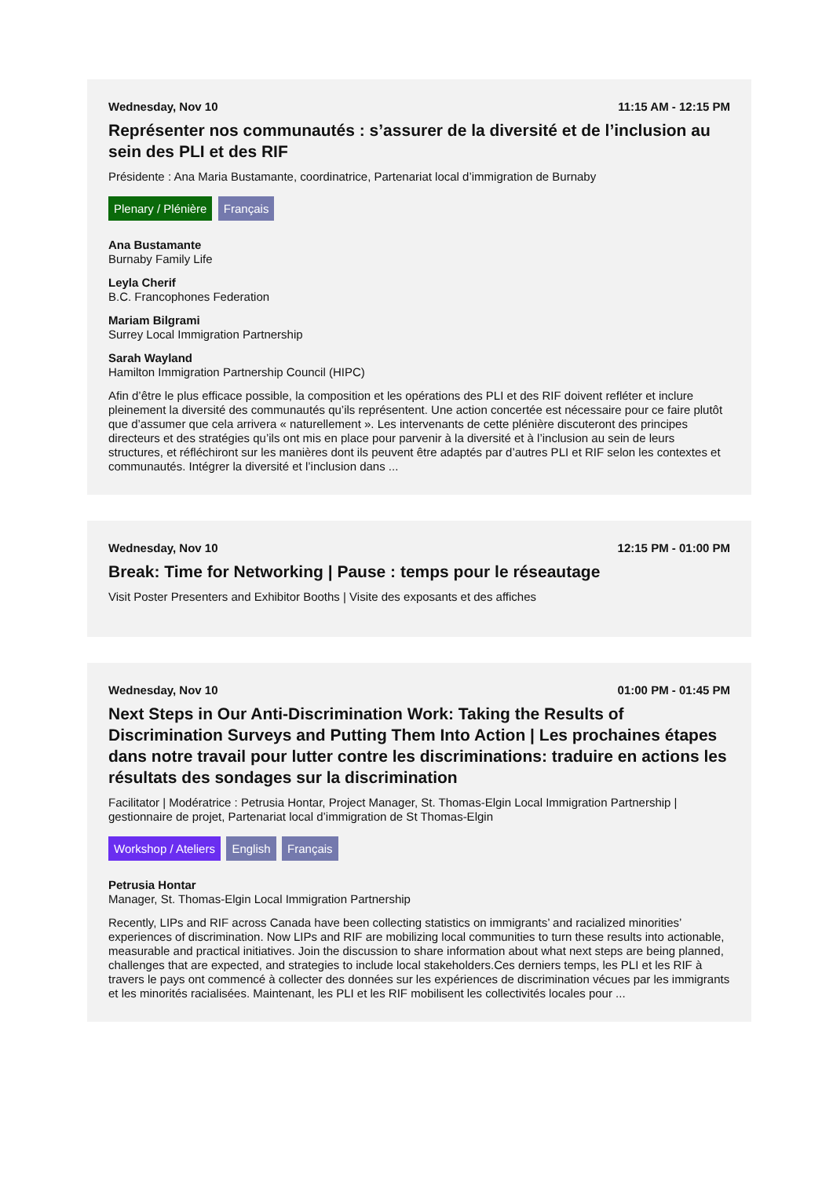Wednesday, Nov 10 11:15 AM - 12:15 PM
Représenter nos communautés : s’assurer de la diversité et de l’inclusion au sein des PLI et des RIF
Présidente : Ana Maria Bustamante, coordinatrice, Partenariat local d’immigration de Burnaby
Plenary / Plénière Français
Ana Bustamante
Burnaby Family Life
Leyla Cherif
B.C. Francophones Federation
Mariam Bilgrami
Surrey Local Immigration Partnership
Sarah Wayland
Hamilton Immigration Partnership Council (HIPC)
Afin d’être le plus efficace possible, la composition et les opérations des PLI et des RIF doivent refléter et inclure pleinement la diversité des communautés qu’ils représentent. Une action concertée est nécessaire pour ce faire plutôt que d’assumer que cela arrivera « naturellement ». Les intervenants de cette plénière discuteront des principes directeurs et des stratégies qu’ils ont mis en place pour parvenir à la diversité et à l’inclusion au sein de leurs structures, et réfléchiront sur les manières dont ils peuvent être adaptés par d’autres PLI et RIF selon les contextes et communautés. Intégrer la diversité et l’inclusion dans ...
Wednesday, Nov 10 12:15 PM - 01:00 PM
Break: Time for Networking | Pause : temps pour le réseautage
Visit Poster Presenters and Exhibitor Booths | Visite des exposants et des affiches
Wednesday, Nov 10 01:00 PM - 01:45 PM
Next Steps in Our Anti-Discrimination Work: Taking the Results of Discrimination Surveys and Putting Them Into Action | Les prochaines étapes dans notre travail pour lutter contre les discriminations: traduire en actions les résultats des sondages sur la discrimination
Facilitator | Modératrice : Petrusia Hontar, Project Manager, St. Thomas-Elgin Local Immigration Partnership | gestionnaire de projet, Partenariat local d’immigration de St Thomas-Elgin
Workshop / Ateliers English Français
Petrusia Hontar
Manager, St. Thomas-Elgin Local Immigration Partnership
Recently, LIPs and RIF across Canada have been collecting statistics on immigrants’ and racialized minorities’ experiences of discrimination. Now LIPs and RIF are mobilizing local communities to turn these results into actionable, measurable and practical initiatives. Join the discussion to share information about what next steps are being planned, challenges that are expected, and strategies to include local stakeholders.Ces derniers temps, les PLI et les RIF à travers le pays ont commencé à collecter des données sur les expériences de discrimination vécues par les immigrants et les minorités racialisées. Maintenant, les PLI et les RIF mobilisent les collectivités locales pour ...